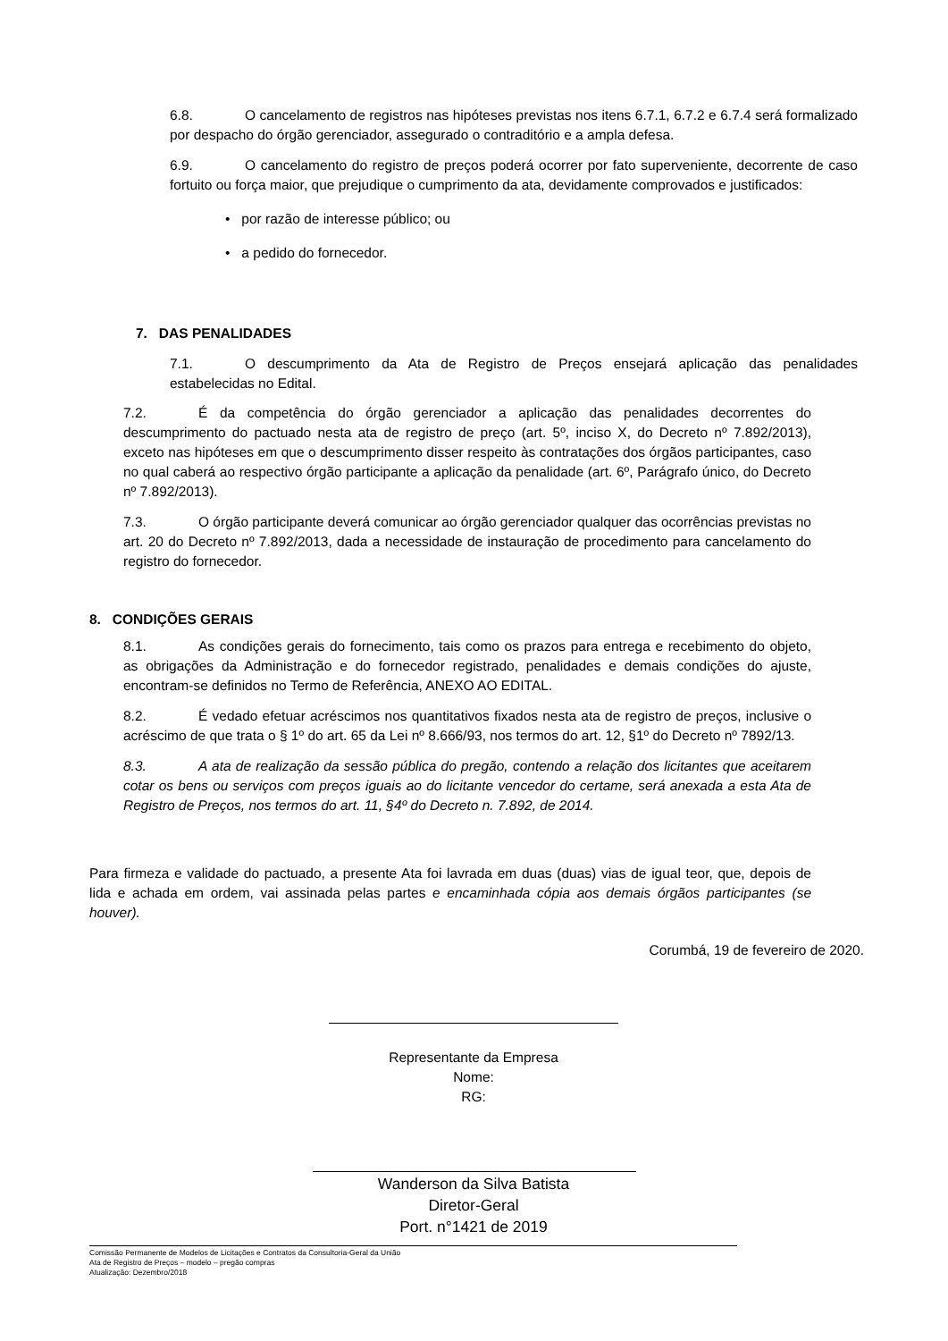6.8. O cancelamento de registros nas hipóteses previstas nos itens 6.7.1, 6.7.2 e 6.7.4 será formalizado por despacho do órgão gerenciador, assegurado o contraditório e a ampla defesa.
6.9. O cancelamento do registro de preços poderá ocorrer por fato superveniente, decorrente de caso fortuito ou força maior, que prejudique o cumprimento da ata, devidamente comprovados e justificados:
• por razão de interesse público; ou
• a pedido do fornecedor.
7. DAS PENALIDADES
7.1. O descumprimento da Ata de Registro de Preços ensejará aplicação das penalidades estabelecidas no Edital.
7.2. É da competência do órgão gerenciador a aplicação das penalidades decorrentes do descumprimento do pactuado nesta ata de registro de preço (art. 5º, inciso X, do Decreto nº 7.892/2013), exceto nas hipóteses em que o descumprimento disser respeito às contratações dos órgãos participantes, caso no qual caberá ao respectivo órgão participante a aplicação da penalidade (art. 6º, Parágrafo único, do Decreto nº 7.892/2013).
7.3. O órgão participante deverá comunicar ao órgão gerenciador qualquer das ocorrências previstas no art. 20 do Decreto nº 7.892/2013, dada a necessidade de instauração de procedimento para cancelamento do registro do fornecedor.
8. CONDIÇÕES GERAIS
8.1. As condições gerais do fornecimento, tais como os prazos para entrega e recebimento do objeto, as obrigações da Administração e do fornecedor registrado, penalidades e demais condições do ajuste, encontram-se definidos no Termo de Referência, ANEXO AO EDITAL.
8.2. É vedado efetuar acréscimos nos quantitativos fixados nesta ata de registro de preços, inclusive o acréscimo de que trata o § 1º do art. 65 da Lei nº 8.666/93, nos termos do art. 12, §1º do Decreto nº 7892/13.
8.3. A ata de realização da sessão pública do pregão, contendo a relação dos licitantes que aceitarem cotar os bens ou serviços com preços iguais ao do licitante vencedor do certame, será anexada a esta Ata de Registro de Preços, nos termos do art. 11, §4º do Decreto n. 7.892, de 2014.
Para firmeza e validade do pactuado, a presente Ata foi lavrada em duas (duas) vias de igual teor, que, depois de lida e achada em ordem, vai assinada pelas partes e encaminhada cópia aos demais órgãos participantes (se houver).
Corumbá, 19 de fevereiro de 2020.
Representante da Empresa
Nome:
RG:
Wanderson da Silva Batista
Diretor-Geral
Port. n°1421 de 2019
Comissão Permanente de Modelos de Licitações e Contratos da Consultoria-Geral da União
Ata de Registro de Preços – modelo – pregão compras
Atualização: Dezembro/2018